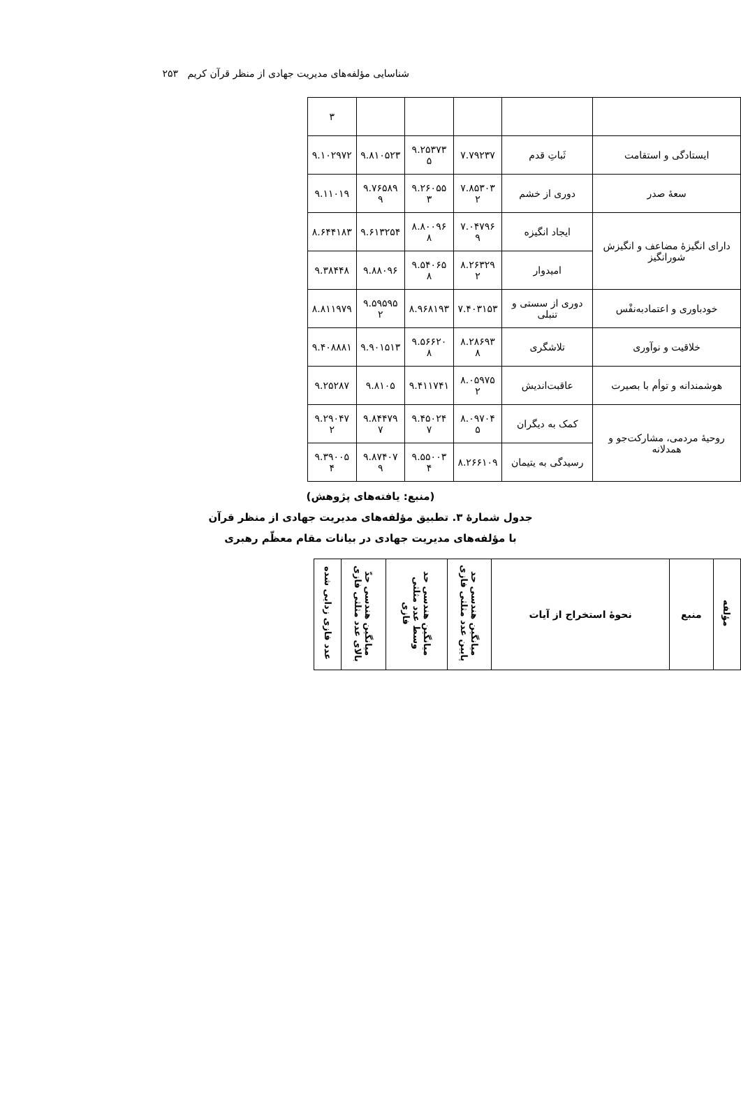شناسایی مؤلفه‌های مدیریت جهادی از منظر قرآن کریم ۲۵۳
| | | | | | ۳ |
| ایستادگی و استقامت | ثَباتِ قدم | ۷.۷۹۲۳۷ | ۹.۲۵۳۷۳ ۵ | ۹.۸۱۰۵۲۳ | ۹.۱۰۲۹۷۲ |
| سعهٔ صدر | دوری از خشم | ۷.۸۵۳۰۳ ۲ | ۹.۲۶۰۵۵ ۳ | ۹.۷۶۵۸۹ ۹ | ۹.۱۱۰۱۹ |
| دارای انگیزهٔ مضاعف و انگیزش شورانگیز | ایجاد انگیزه | ۷.۰۴۷۹۶ ۹ | ۸.۸۰۰۹۶ ۸ | ۹.۶۱۳۲۵۴ | ۸.۶۴۴۱۸۳ |
| | امیدوار | ۸.۲۶۳۲۹ ۲ | ۹.۵۴۰۶۵ ۸ | ۹.۸۸۰۹۶ | ۹.۳۸۴۴۸ |
| خودباوری و اعتمادبه‌نفْس | دوری از سستی و تنبلی | ۷.۴۰۳۱۵۳ | ۸.۹۶۸۱۹۳ | ۹.۵۹۵۹۵ ۲ | ۸.۸۱۱۹۷۹ |
| خلاقیت و نوآوری | تلاشگری | ۸.۲۸۶۹۳ ۸ | ۹.۵۶۶۲۰ ۸ | ۹.۹۰۱۵۱۳ | ۹.۴۰۸۸۸۱ |
| هوشمندانه و توأم با بصیرت | عاقبت‌اندیش | ۸.۰۵۹۷۵ ۲ | ۹.۴۱۱۷۴۱ | ۹.۸۱۰۵ | ۹.۲۵۲۸۷ |
| روحیهٔ مردمی، مشارکت‌جو و همدلانه | کمک به دیگران | ۸.۰۹۷۰۴ ۵ | ۹.۴۵۰۲۴ ۷ | ۹.۸۴۴۷۹ ۷ | ۹.۲۹۰۴۷ ۲ |
| | رسیدگی به یتیمان | ۸.۲۶۶۱۰۹ | ۹.۵۵۰۰۳ ۴ | ۹.۸۷۴۰۷ ۹ | ۹.۳۹۰۰۵ ۴ |
(منبع: یافته‌های پژوهش)
جدول شمارهٔ ۳. تطبیق مؤلفه‌های مدیریت جهادی از منظر قرآن
با مؤلفه‌های مدیریت جهادی در بیانات مقام معظّم رهبری
| مؤلفه | منبع | نحوهٔ استخراج از آیات | میانگین هندسی حد پایین عدد مثلثی فازی | میانگین هندسی حد وسط عدد مثلثی فازی | میانگین هندسی حدّ بالای عدد مثلثی فازی | عدد فازی زدایی شده |
| --- | --- | --- | --- | --- | --- | --- |